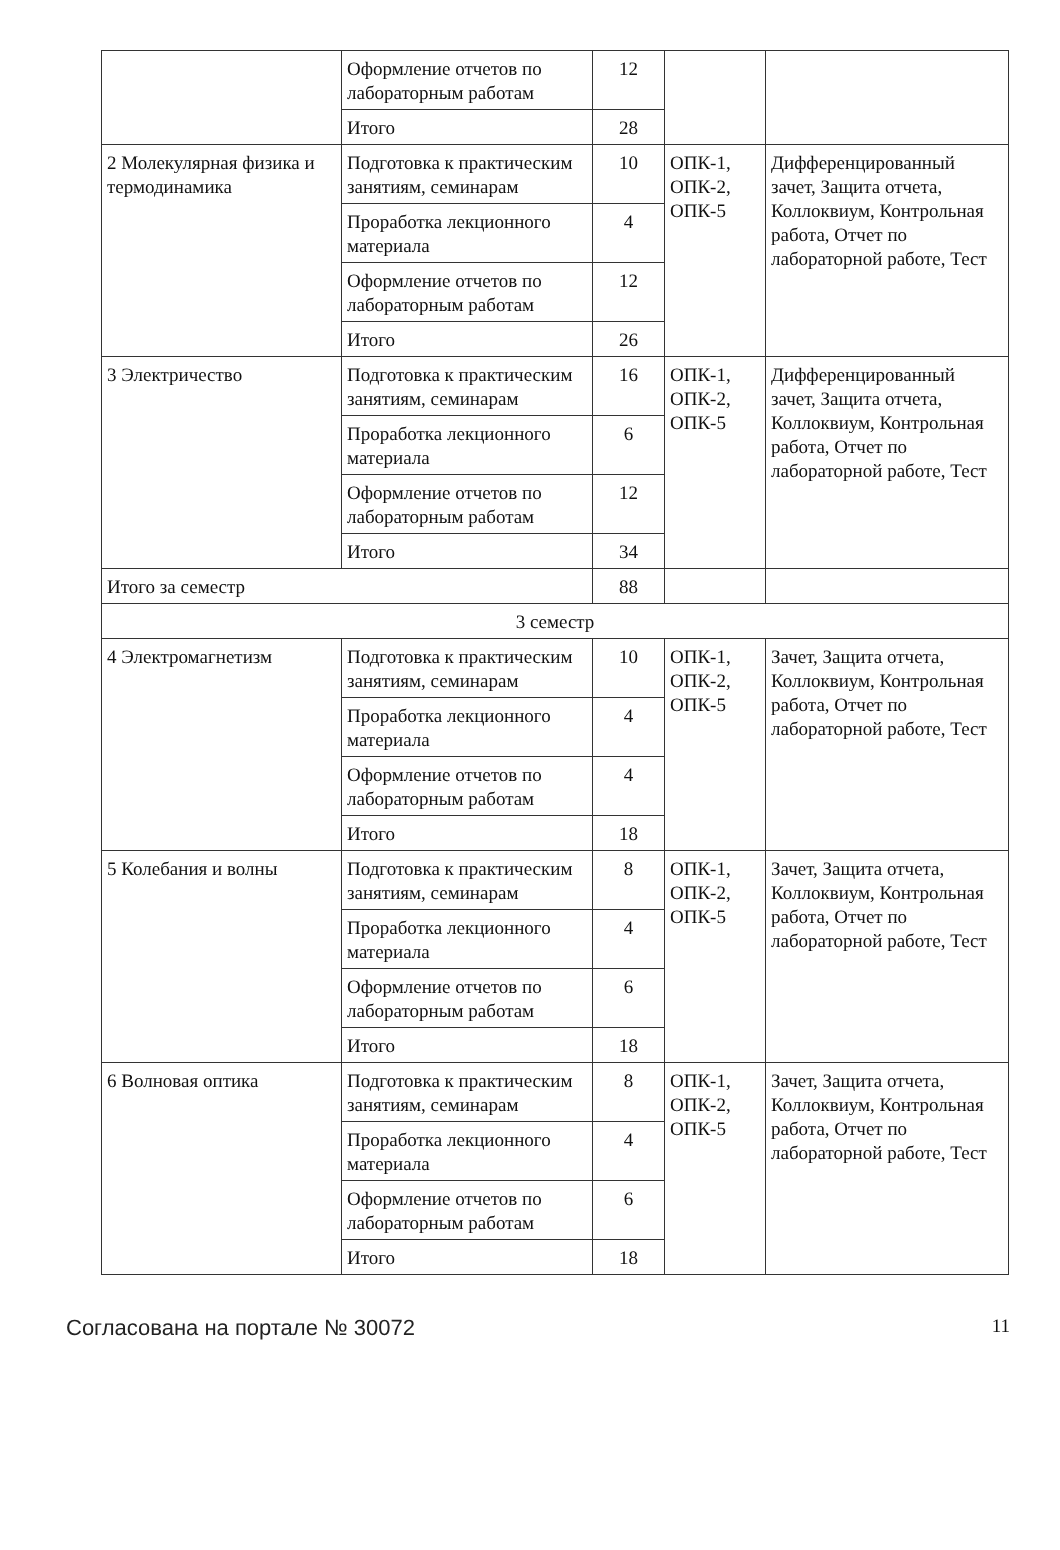| | Оформление отчетов по лабораторным работам | 12 | | |
| | Итого | 28 | | |
| 2 Молекулярная физика и термодинамика | Подготовка к практическим занятиям, семинарам | 10 | ОПК-1, ОПК-2, ОПК-5 | Дифференцированный зачет, Защита отчета, Коллоквиум, Контрольная работа, Отчет по лабораторной работе, Тест |
| | Проработка лекционного материала | 4 | | |
| | Оформление отчетов по лабораторным работам | 12 | | |
| | Итого | 26 | | |
| 3 Электричество | Подготовка к практическим занятиям, семинарам | 16 | ОПК-1, ОПК-2, ОПК-5 | Дифференцированный зачет, Защита отчета, Коллоквиум, Контрольная работа, Отчет по лабораторной работе, Тест |
| | Проработка лекционного материала | 6 | | |
| | Оформление отчетов по лабораторным работам | 12 | | |
| | Итого | 34 | | |
| Итого за семестр | | 88 | | |
| 3 семестр | | | | |
| 4 Электромагнетизм | Подготовка к практическим занятиям, семинарам | 10 | ОПК-1, ОПК-2, ОПК-5 | Зачет, Защита отчета, Коллоквиум, Контрольная работа, Отчет по лабораторной работе, Тест |
| | Проработка лекционного материала | 4 | | |
| | Оформление отчетов по лабораторным работам | 4 | | |
| | Итого | 18 | | |
| 5 Колебания и волны | Подготовка к практическим занятиям, семинарам | 8 | ОПК-1, ОПК-2, ОПК-5 | Зачет, Защита отчета, Коллоквиум, Контрольная работа, Отчет по лабораторной работе, Тест |
| | Проработка лекционного материала | 4 | | |
| | Оформление отчетов по лабораторным работам | 6 | | |
| | Итого | 18 | | |
| 6 Волновая оптика | Подготовка к практическим занятиям, семинарам | 8 | ОПК-1, ОПК-2, ОПК-5 | Зачет, Защита отчета, Коллоквиум, Контрольная работа, Отчет по лабораторной работе, Тест |
| | Проработка лекционного материала | 4 | | |
| | Оформление отчетов по лабораторным работам | 6 | | |
| | Итого | 18 | | |
Согласована на портале № 30072 11